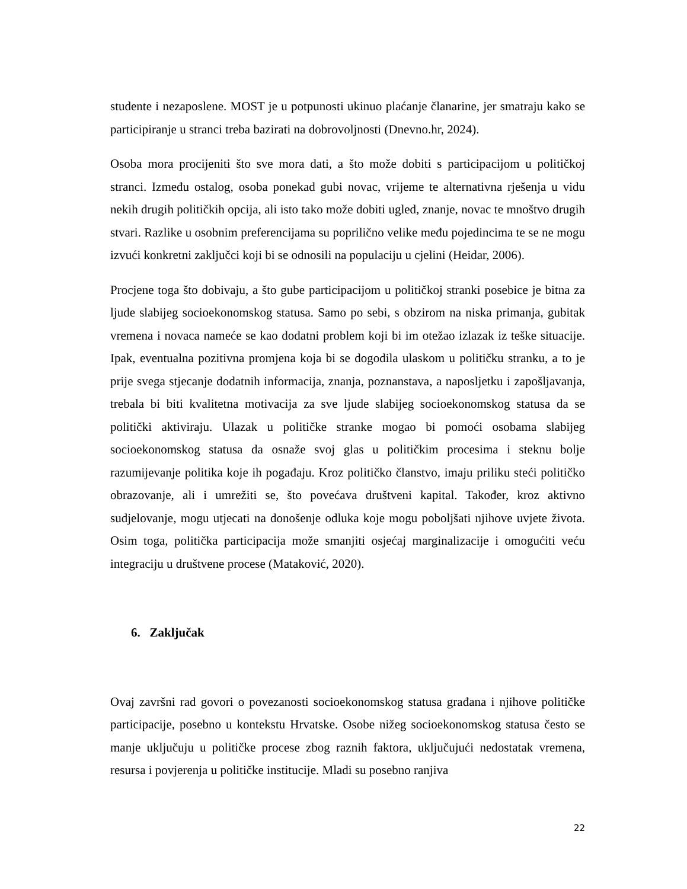studente i nezaposlene. MOST je u potpunosti ukinuo plaćanje članarine, jer smatraju kako se participiranje u stranci treba bazirati na dobrovoljnosti (Dnevno.hr, 2024).
Osoba mora procijeniti što sve mora dati, a što može dobiti s participacijom u političkoj stranci. Između ostalog, osoba ponekad gubi novac, vrijeme te alternativna rješenja u vidu nekih drugih političkih opcija, ali isto tako može dobiti ugled, znanje, novac te mnoštvo drugih stvari. Razlike u osobnim preferencijama su poprilično velike među pojedincima te se ne mogu izvući konkretni zaključci koji bi se odnosili na populaciju u cjelini (Heidar, 2006).
Procjene toga što dobivaju, a što gube participacijom u političkoj stranki posebice je bitna za ljude slabijeg socioekonomskog statusa. Samo po sebi, s obzirom na niska primanja, gubitak vremena i novaca nameće se kao dodatni problem koji bi im otežao izlazak iz teške situacije. Ipak, eventualna pozitivna promjena koja bi se dogodila ulaskom u političku stranku, a to je prije svega stjecanje dodatnih informacija, znanja, poznanstava, a naposljetku i zapošljavanja, trebala bi biti kvalitetna motivacija za sve ljude slabijeg socioekonomskog statusa da se politički aktiviraju. Ulazak u političke stranke mogao bi pomoći osobama slabijeg socioekonomskog statusa da osnaže svoj glas u političkim procesima i steknu bolje razumijevanje politika koje ih pogađaju. Kroz političko članstvo, imaju priliku steći političko obrazovanje, ali i umrežiti se, što povećava društveni kapital. Također, kroz aktivno sudjelovanje, mogu utjecati na donošenje odluka koje mogu poboljšati njihove uvjete života. Osim toga, politička participacija može smanjiti osjećaj marginalizacije i omogućiti veću integraciju u društvene procese (Mataković, 2020).
6. Zaključak
Ovaj završni rad govori o povezanosti socioekonomskog statusa građana i njihove političke participacije, posebno u kontekstu Hrvatske. Osobe nižeg socioekonomskog statusa često se manje uključuju u političke procese zbog raznih faktora, uključujući nedostatak vremena, resursa i povjerenja u političke institucije. Mladi su posebno ranjiva
22